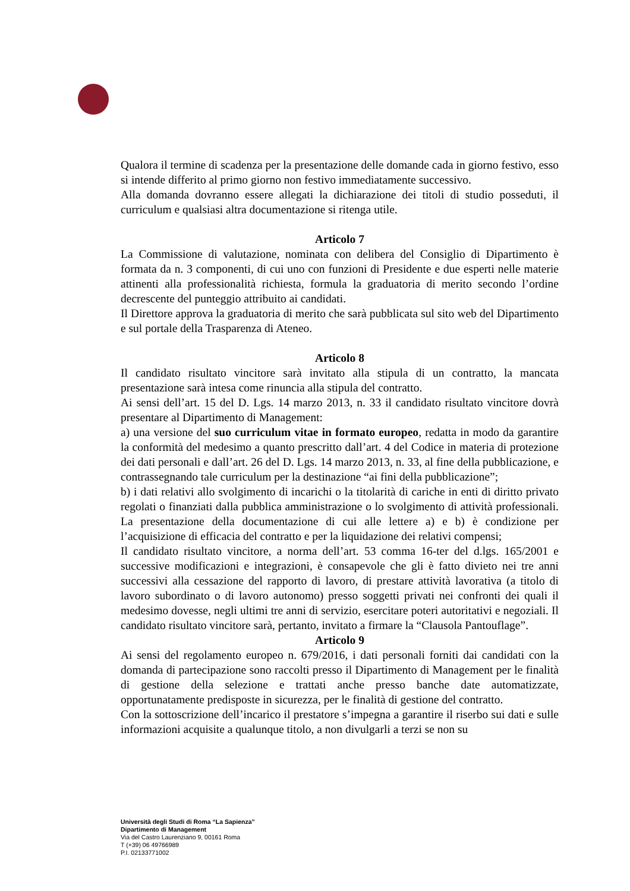Qualora il termine di scadenza per la presentazione delle domande cada in giorno festivo, esso si intende differito al primo giorno non festivo immediatamente successivo.
Alla domanda dovranno essere allegati la dichiarazione dei titoli di studio posseduti, il curriculum e qualsiasi altra documentazione si ritenga utile.
Articolo 7
La Commissione di valutazione, nominata con delibera del Consiglio di Dipartimento è formata da n. 3 componenti, di cui uno con funzioni di Presidente e due esperti nelle materie attinenti alla professionalità richiesta, formula la graduatoria di merito secondo l’ordine decrescente del punteggio attribuito ai candidati.
Il Direttore approva la graduatoria di merito che sarà pubblicata sul sito web del Dipartimento e sul portale della Trasparenza di Ateneo.
Articolo 8
Il candidato risultato vincitore sarà invitato alla stipula di un contratto, la mancata presentazione sarà intesa come rinuncia alla stipula del contratto.
Ai sensi dell’art. 15 del D. Lgs. 14 marzo 2013, n. 33 il candidato risultato vincitore dovrà presentare al Dipartimento di Management:
a) una versione del suo curriculum vitae in formato europeo, redatta in modo da garantire la conformità del medesimo a quanto prescritto dall’art. 4 del Codice in materia di protezione dei dati personali e dall’art. 26 del D. Lgs. 14 marzo 2013, n. 33, al fine della pubblicazione, e contrassegnando tale curriculum per la destinazione “ai fini della pubblicazione”;
b) i dati relativi allo svolgimento di incarichi o la titolarità di cariche in enti di diritto privato regolati o finanziati dalla pubblica amministrazione o lo svolgimento di attività professionali. La presentazione della documentazione di cui alle lettere a) e b) è condizione per l’acquisizione di efficacia del contratto e per la liquidazione dei relativi compensi;
Il candidato risultato vincitore, a norma dell’art. 53 comma 16-ter del d.lgs. 165/2001 e successive modificazioni e integrazioni, è consapevole che gli è fatto divieto nei tre anni successivi alla cessazione del rapporto di lavoro, di prestare attività lavorativa (a titolo di lavoro subordinato o di lavoro autonomo) presso soggetti privati nei confronti dei quali il medesimo dovesse, negli ultimi tre anni di servizio, esercitare poteri autoritativi e negoziali. Il candidato risultato vincitore sarà, pertanto, invitato a firmare la “Clausola Pantouflage”.
Articolo 9
Ai sensi del regolamento europeo n. 679/2016, i dati personali forniti dai candidati con la domanda di partecipazione sono raccolti presso il Dipartimento di Management per le finalità di gestione della selezione e trattati anche presso banche date automatizzate, opportunatamente predisposte in sicurezza, per le finalità di gestione del contratto.
Con la sottoscrizione dell’incarico il prestatore s’impegna a garantire il riserbo sui dati e sulle informazioni acquisite a qualunque titolo, a non divulgarli a terzi se non su
Università degli Studi di Roma “La Sapienza”
Dipartimento di Management
Via del Castro Laurenziano 9, 00161 Roma
T (+39) 06 49766989
P.I. 02133771002